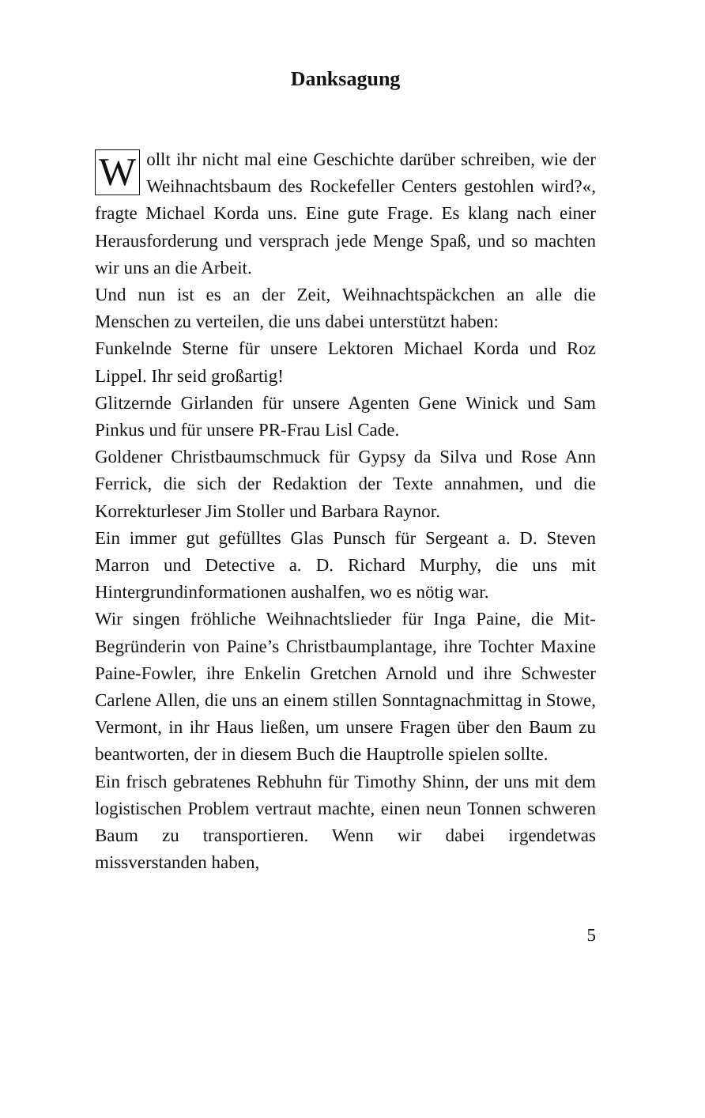Danksagung
Wollt ihr nicht mal eine Geschichte darüber schreiben, wie der Weihnachtsbaum des Rockefeller Centers gestohlen wird?«, fragte Michael Korda uns. Eine gute Frage. Es klang nach einer Herausforderung und versprach jede Menge Spaß, und so machten wir uns an die Arbeit.
Und nun ist es an der Zeit, Weihnachtspäckchen an alle die Menschen zu verteilen, die uns dabei unterstützt haben:
Funkelnde Sterne für unsere Lektoren Michael Korda und Roz Lippel. Ihr seid großartig!
Glitzernde Girlanden für unsere Agenten Gene Winick und Sam Pinkus und für unsere PR-Frau Lisl Cade.
Goldener Christbaumschmuck für Gypsy da Silva und Rose Ann Ferrick, die sich der Redaktion der Texte annahmen, und die Korrekturleser Jim Stoller und Barbara Raynor.
Ein immer gut gefülltes Glas Punsch für Sergeant a. D. Steven Marron und Detective a. D. Richard Murphy, die uns mit Hintergrundinformationen aushalfen, wo es nötig war.
Wir singen fröhliche Weihnachtslieder für Inga Paine, die Mit-Begründerin von Paine’s Christbaumplantage, ihre Tochter Maxine Paine-Fowler, ihre Enkelin Gretchen Arnold und ihre Schwester Carlene Allen, die uns an einem stillen Sonntagnachmittag in Stowe, Vermont, in ihr Haus ließen, um unsere Fragen über den Baum zu beantworten, der in diesem Buch die Hauptrolle spielen sollte.
Ein frisch gebratenes Rebhuhn für Timothy Shinn, der uns mit dem logistischen Problem vertraut machte, einen neun Tonnen schweren Baum zu transportieren. Wenn wir dabei irgendetwas missverstanden haben,
5